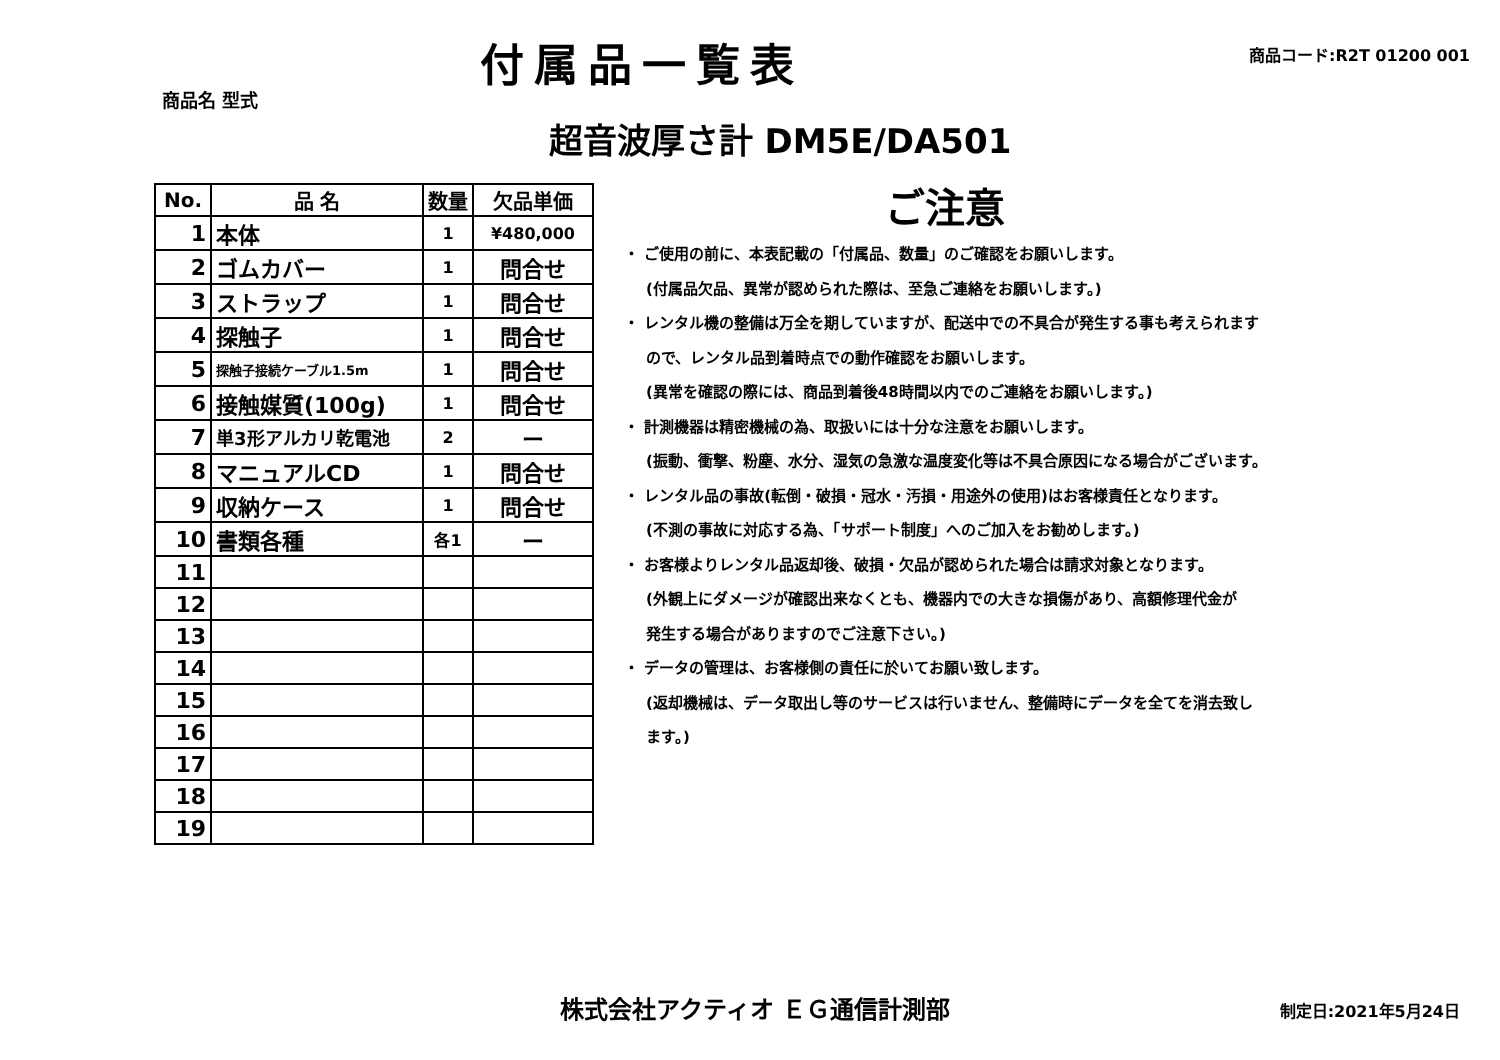付属品一覧表
商品コード:R2T 01200 001
商品名 型式
超音波厚さ計 DM5E/DA501
| No. | 品 名 | 数量 | 欠品単価 |
| --- | --- | --- | --- |
| 1 | 本体 | 1 | ¥480,000 |
| 2 | ゴムカバー | 1 | 問合せ |
| 3 | ストラップ | 1 | 問合せ |
| 4 | 探触子 | 1 | 問合せ |
| 5 | 探触子接続ケーブル1.5m | 1 | 問合せ |
| 6 | 接触媒質(100g) | 1 | 問合せ |
| 7 | 単3形アルカリ乾電池 | 2 | ー |
| 8 | マニュアルCD | 1 | 問合せ |
| 9 | 収納ケース | 1 | 問合せ |
| 10 | 書類各種 | 各1 | ー |
| 11 | | | |
| 12 | | | |
| 13 | | | |
| 14 | | | |
| 15 | | | |
| 16 | | | |
| 17 | | | |
| 18 | | | |
| 19 | | | |
ご注意
・ ご使用の前に、本表記載の「付属品、数量」のご確認をお願いします。
(付属品欠品、異常が認められた際は、至急ご連絡をお願いします。)
・ レンタル機の整備は万全を期していますが、配送中での不具合が発生する事も考えられます
ので、レンタル品到着時点での動作確認をお願いします。
(異常を確認の際には、商品到着後48時間以内でのご連絡をお願いします。)
・ 計測機器は精密機械の為、取扱いには十分な注意をお願いします。
(振動、衝撃、粉塵、水分、湿気の急激な温度変化等は不具合原因になる場合がございます。
・ レンタル品の事故(転倒・破損・冠水・汚損・用途外の使用)はお客様責任となります。
(不測の事故に対応する為、「サポート制度」へのご加入をお勧めします。)
・ お客様よりレンタル品返却後、破損・欠品が認められた場合は請求対象となります。
(外観上にダメージが確認出来なくとも、機器内での大きな損傷があり、高額修理代金が
発生する場合がありますのでご注意下さい。)
・ データの管理は、お客様側の責任に於いてお願い致します。
(返却機械は、データ取出し等のサービスは行いません、整備時にデータを全てを消去致し
ます。)
株式会社アクティオ ＥＧ通信計測部 制定日:2021年5月24日